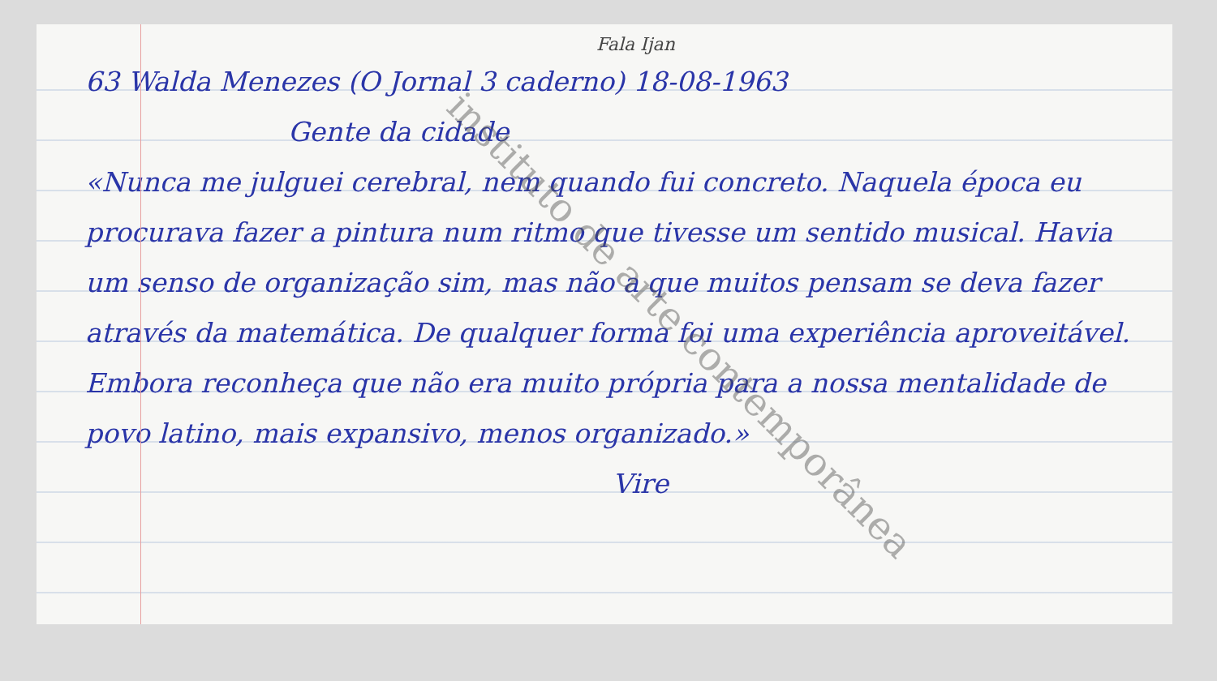Fala Ijan
63 Walda Menezes (O Jornal 3 caderno) 18-08-1963
Gente da cidade
«Nunca me julguei cerebral, nem quando fui concreto. Naquela época eu procurava fazer a pintura num ritmo que tivesse um sentido musical. Havia um senso de organização sim, mas não a que muitos pensam se deva fazer através da matemática. De qualquer forma foi uma experiência aproveitável. Embora reconheça que não era muito própria para a nossa mentalidade de povo latino, mais expansivo, menos organizado.»
Vire
instituto de arte contemporânea